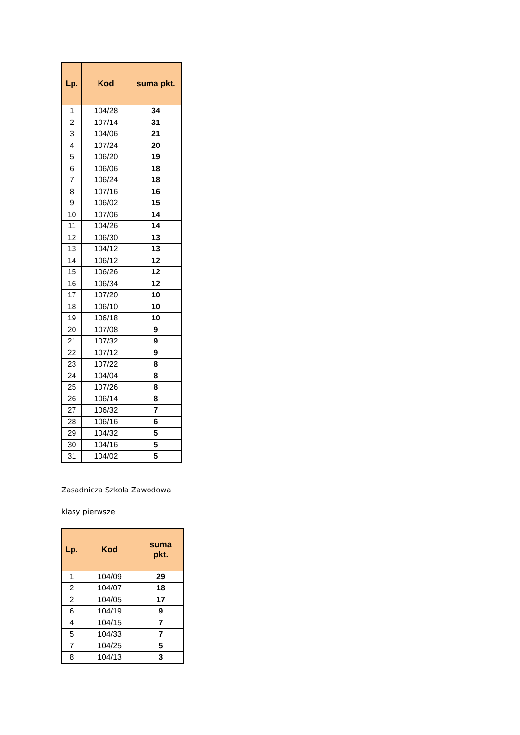| Lp. | Kod | suma pkt. |
| --- | --- | --- |
| 1 | 104/28 | 34 |
| 2 | 107/14 | 31 |
| 3 | 104/06 | 21 |
| 4 | 107/24 | 20 |
| 5 | 106/20 | 19 |
| 6 | 106/06 | 18 |
| 7 | 106/24 | 18 |
| 8 | 107/16 | 16 |
| 9 | 106/02 | 15 |
| 10 | 107/06 | 14 |
| 11 | 104/26 | 14 |
| 12 | 106/30 | 13 |
| 13 | 104/12 | 13 |
| 14 | 106/12 | 12 |
| 15 | 106/26 | 12 |
| 16 | 106/34 | 12 |
| 17 | 107/20 | 10 |
| 18 | 106/10 | 10 |
| 19 | 106/18 | 10 |
| 20 | 107/08 | 9 |
| 21 | 107/32 | 9 |
| 22 | 107/12 | 9 |
| 23 | 107/22 | 8 |
| 24 | 104/04 | 8 |
| 25 | 107/26 | 8 |
| 26 | 106/14 | 8 |
| 27 | 106/32 | 7 |
| 28 | 106/16 | 6 |
| 29 | 104/32 | 5 |
| 30 | 104/16 | 5 |
| 31 | 104/02 | 5 |
Zasadnicza Szkoła Zawodowa
klasy pierwsze
| Lp. | Kod | suma pkt. |
| --- | --- | --- |
| 1 | 104/09 | 29 |
| 2 | 104/07 | 18 |
| 2 | 104/05 | 17 |
| 6 | 104/19 | 9 |
| 4 | 104/15 | 7 |
| 5 | 104/33 | 7 |
| 7 | 104/25 | 5 |
| 8 | 104/13 | 3 |